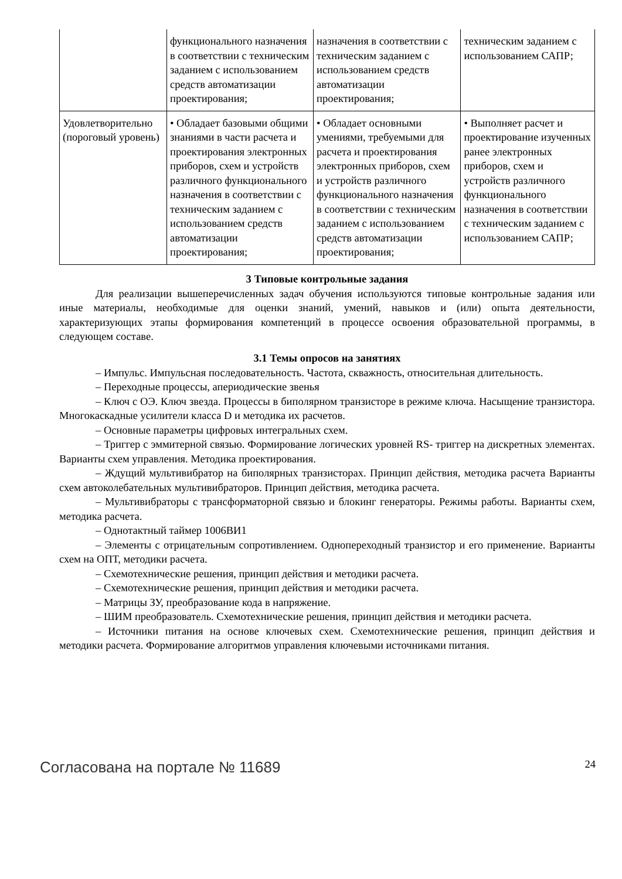| | функционального назначения в соответствии с техническим заданием с использованием средств автоматизации проектирования; | назначения в соответствии с техническим заданием с использованием средств автоматизации проектирования; | техническим заданием с использованием САПР; |
| Удовлетворительно (пороговый уровень) | • Обладает базовыми общими знаниями в части расчета и проектирования электронных приборов, схем и устройств различного функционального назначения в соответствии с техническим заданием с использованием средств автоматизации проектирования; | • Обладает основными умениями, требуемыми для расчета и проектирования электронных приборов, схем и устройств различного функционального назначения в соответствии с техническим заданием с использованием средств автоматизации проектирования; | • Выполняет расчет и проектирование изученных ранее электронных приборов, схем и устройств различного функционального назначения в соответствии с техническим заданием с использованием САПР; |
3 Типовые контрольные задания
Для реализации вышеперечисленных задач обучения используются типовые контрольные задания или иные материалы, необходимые для оценки знаний, умений, навыков и (или) опыта деятельности, характеризующих этапы формирования компетенций в процессе освоения образовательной программы, в следующем составе.
3.1 Темы опросов на занятиях
– Импульс. Импульсная последовательность. Частота, скважность, относительная длительность.
– Переходные процессы, апериодические звенья
– Ключ с ОЭ. Ключ звезда. Процессы в биполярном транзисторе в режиме ключа. Насыщение транзистора. Многокаскадные усилители класса D и методика их расчетов.
– Основные параметры цифровых интегральных схем.
– Триггер с эммитерной связью. Формирование логических уровней RS- триггер на дискретных элементах. Варианты схем управления. Методика проектирования.
– Ждущий мультивибратор на биполярных транзисторах. Принцип действия, методика расчета Варианты схем автоколебательных мультивибраторов. Принцип действия, методика расчета.
– Мультивибраторы с трансформаторной связью и блокинг генераторы. Режимы работы. Варианты схем, методика расчета.
– Однотактный таймер 1006ВИ1
– Элементы с отрицательным сопротивлением. Однопереходный транзистор и его применение. Варианты схем на ОПТ, методики расчета.
– Схемотехнические решения, принцип действия и методики расчета.
– Схемотехнические решения, принцип действия и методики расчета.
– Матрицы ЗУ, преобразование кода в напряжение.
– ШИМ преобразователь. Схемотехнические решения, принцип действия и методики расчета.
– Источники питания на основе ключевых схем. Схемотехнические решения, принцип действия и методики расчета. Формирование алгоритмов управления ключевыми источниками питания.
Согласована на портале № 11689 24